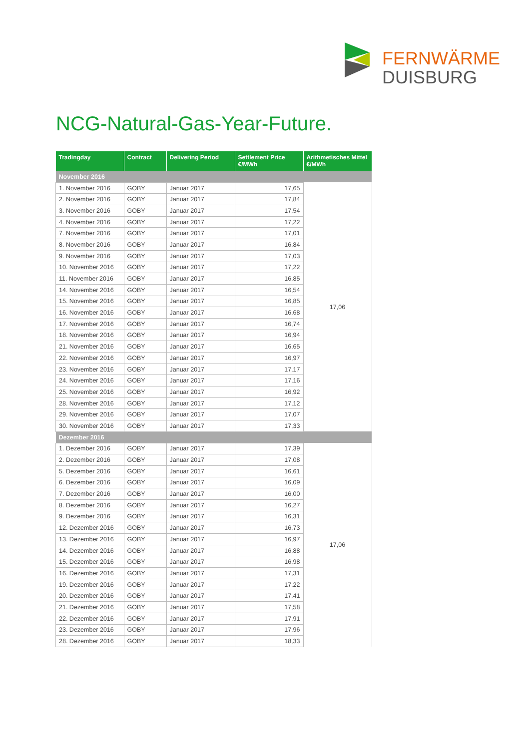FERNWÄRME
DUISBURG
NCG-Natural-Gas-Year-Future.
| Tradingday | Contract | Delivering Period | Settlement Price €/MWh | Arithmetisches Mittel €/MWh |
| --- | --- | --- | --- | --- |
| November 2016 | | | | |
| 1. November 2016 | GOBY | Januar 2017 | 17,65 | 17,06 |
| 2. November 2016 | GOBY | Januar 2017 | 17,84 | |
| 3. November 2016 | GOBY | Januar 2017 | 17,54 | |
| 4. November 2016 | GOBY | Januar 2017 | 17,22 | |
| 7. November 2016 | GOBY | Januar 2017 | 17,01 | |
| 8. November 2016 | GOBY | Januar 2017 | 16,84 | |
| 9. November 2016 | GOBY | Januar 2017 | 17,03 | |
| 10. November 2016 | GOBY | Januar 2017 | 17,22 | |
| 11. November 2016 | GOBY | Januar 2017 | 16,85 | |
| 14. November 2016 | GOBY | Januar 2017 | 16,54 | |
| 15. November 2016 | GOBY | Januar 2017 | 16,85 | |
| 16. November 2016 | GOBY | Januar 2017 | 16,68 | |
| 17. November 2016 | GOBY | Januar 2017 | 16,74 | |
| 18. November 2016 | GOBY | Januar 2017 | 16,94 | |
| 21. November 2016 | GOBY | Januar 2017 | 16,65 | |
| 22. November 2016 | GOBY | Januar 2017 | 16,97 | |
| 23. November 2016 | GOBY | Januar 2017 | 17,17 | |
| 24. November 2016 | GOBY | Januar 2017 | 17,16 | |
| 25. November 2016 | GOBY | Januar 2017 | 16,92 | |
| 28. November 2016 | GOBY | Januar 2017 | 17,12 | |
| 29. November 2016 | GOBY | Januar 2017 | 17,07 | |
| 30. November 2016 | GOBY | Januar 2017 | 17,33 | |
| Dezember 2016 | | | | |
| 1. Dezember 2016 | GOBY | Januar 2017 | 17,39 | 17,06 |
| 2. Dezember 2016 | GOBY | Januar 2017 | 17,08 | |
| 5. Dezember 2016 | GOBY | Januar 2017 | 16,61 | |
| 6. Dezember 2016 | GOBY | Januar 2017 | 16,09 | |
| 7. Dezember 2016 | GOBY | Januar 2017 | 16,00 | |
| 8. Dezember 2016 | GOBY | Januar 2017 | 16,27 | |
| 9. Dezember 2016 | GOBY | Januar 2017 | 16,31 | |
| 12. Dezember 2016 | GOBY | Januar 2017 | 16,73 | |
| 13. Dezember 2016 | GOBY | Januar 2017 | 16,97 | |
| 14. Dezember 2016 | GOBY | Januar 2017 | 16,88 | |
| 15. Dezember 2016 | GOBY | Januar 2017 | 16,98 | |
| 16. Dezember 2016 | GOBY | Januar 2017 | 17,31 | |
| 19. Dezember 2016 | GOBY | Januar 2017 | 17,22 | |
| 20. Dezember 2016 | GOBY | Januar 2017 | 17,41 | |
| 21. Dezember 2016 | GOBY | Januar 2017 | 17,58 | |
| 22. Dezember 2016 | GOBY | Januar 2017 | 17,91 | |
| 23. Dezember 2016 | GOBY | Januar 2017 | 17,96 | |
| 28. Dezember 2016 | GOBY | Januar 2017 | 18,33 | |